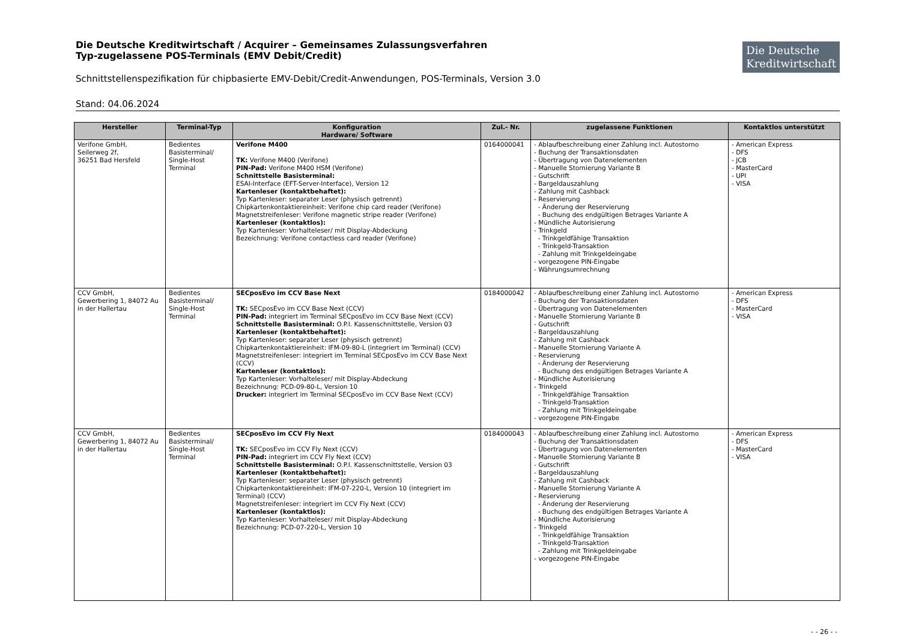Die Deutsche Kreditwirtschaft / Acquirer – Gemeinsames Zulassungsverfahren
Typ-zugelassene POS-Terminals (EMV Debit/Credit)
Die Deutsche
Kreditwirtschaft
Schnittstellenspezifikation für chipbasierte EMV-Debit/Credit-Anwendungen, POS-Terminals, Version 3.0
Stand: 04.06.2024
| Hersteller | Terminal-Typ | Konfiguration Hardware/ Software | Zul.- Nr. | zugelassene Funktionen | Kontaktlos unterstützt |
| --- | --- | --- | --- | --- | --- |
| Verifone GmbH, Seilerweg 2f, 36251 Bad Hersfeld | Bedientes Basisterminal/ Single-Host Terminal | Verifone M400 TK: Verifone M400 (Verifone) PIN-Pad: Verifone M400 HSM (Verifone) Schnittstelle Basisterminal: ESAI-Interface (EFT-Server-Interface), Version 12 Kartenleser (kontaktbehaftet): Typ Kartenleser: separater Leser (physisch getrennt) Chipkartenkontaktiereinheit: Verifone chip card reader (Verifone) Magnetstreifenleser: Verifone magnetic stripe reader (Verifone) Kartenleser (kontaktlos): Typ Kartenleser: Vorhalteleser/ mit Display-Abdeckung Bezeichnung: Verifone contactless card reader (Verifone) | 0164000041 | - Ablaufbeschreibung einer Zahlung incl. Autostorno - Buchung der Transaktionsdaten - Übertragung von Datenelementen - Manuelle Stornierung Variante B - Gutschrift - Bargeldauszahlung - Zahlung mit Cashback - Reservierung - Änderung der Reservierung - Buchung des endgültigen Betrages Variante A - Mündliche Autorisierung - Trinkgeld - Trinkgeldfähige Transaktion - Trinkgeld-Transaktion - Zahlung mit Trinkgeldeingabe - vorgezogene PIN-Eingabe - Währungsumrechnung | - American Express - DFS - JCB - MasterCard - UPI - VISA |
| CCV GmbH, Gewerbering 1, 84072 Au in der Hallertau | Bedientes Basisterminal/ Single-Host Terminal | SECposEvo im CCV Base Next TK: SECposEvo im CCV Base Next (CCV) PIN-Pad: integriert im Terminal SECposEvo im CCV Base Next (CCV) Schnittstelle Basisterminal: O.P.I. Kassenschnittstelle, Version 03 Kartenleser (kontaktbehaftet): Typ Kartenleser: separater Leser (physisch getrennt) Chipkartenkontaktiereinheit: IFM-09-80-L (integriert im Terminal) (CCV) Magnetstreifenleser: integriert im Terminal SECposEvo im CCV Base Next (CCV) Kartenleser (kontaktlos): Typ Kartenleser: Vorhalteleser/ mit Display-Abdeckung Bezeichnung: PCD-09-80-L, Version 10 Drucker: integriert im Terminal SECposEvo im CCV Base Next (CCV) | 0184000042 | - Ablaufbeschreibung einer Zahlung incl. Autostorno - Buchung der Transaktionsdaten - Übertragung von Datenelementen - Manuelle Stornierung Variante B - Gutschrift - Bargeldauszahlung - Zahlung mit Cashback - Manuelle Stornierung Variante A - Reservierung - Änderung der Reservierung - Buchung des endgültigen Betrages Variante A - Mündliche Autorisierung - Trinkgeld - Trinkgeldfähige Transaktion - Trinkgeld-Transaktion - Zahlung mit Trinkgeldeingabe - vorgezogene PIN-Eingabe | - American Express - DFS - MasterCard - VISA |
| CCV GmbH, Gewerbering 1, 84072 Au in der Hallertau | Bedientes Basisterminal/ Single-Host Terminal | SECposEvo im CCV Fly Next TK: SECposEvo im CCV Fly Next (CCV) PIN-Pad: integriert im CCV Fly Next (CCV) Schnittstelle Basisterminal: O.P.I. Kassenschnittstelle, Version 03 Kartenleser (kontaktbehaftet): Typ Kartenleser: separater Leser (physisch getrennt) Chipkartenkontaktiereinheit: IFM-07-220-L, Version 10 (integriert im Terminal) (CCV) Magnetstreifenleser: integriert im CCV Fly Next (CCV) Kartenleser (kontaktlos): Typ Kartenleser: Vorhalteleser/ mit Display-Abdeckung Bezeichnung: PCD-07-220-L, Version 10 | 0184000043 | - Ablaufbeschreibung einer Zahlung incl. Autostorno - Buchung der Transaktionsdaten - Übertragung von Datenelementen - Manuelle Stornierung Variante B - Gutschrift - Bargeldauszahlung - Zahlung mit Cashback - Manuelle Stornierung Variante A - Reservierung - Änderung der Reservierung - Buchung des endgültigen Betrages Variante A - Mündliche Autorisierung - Trinkgeld - Trinkgeldfähige Transaktion - Trinkgeld-Transaktion - Zahlung mit Trinkgeldeingabe - vorgezogene PIN-Eingabe | - American Express - DFS - MasterCard - VISA |
- - 26 - -